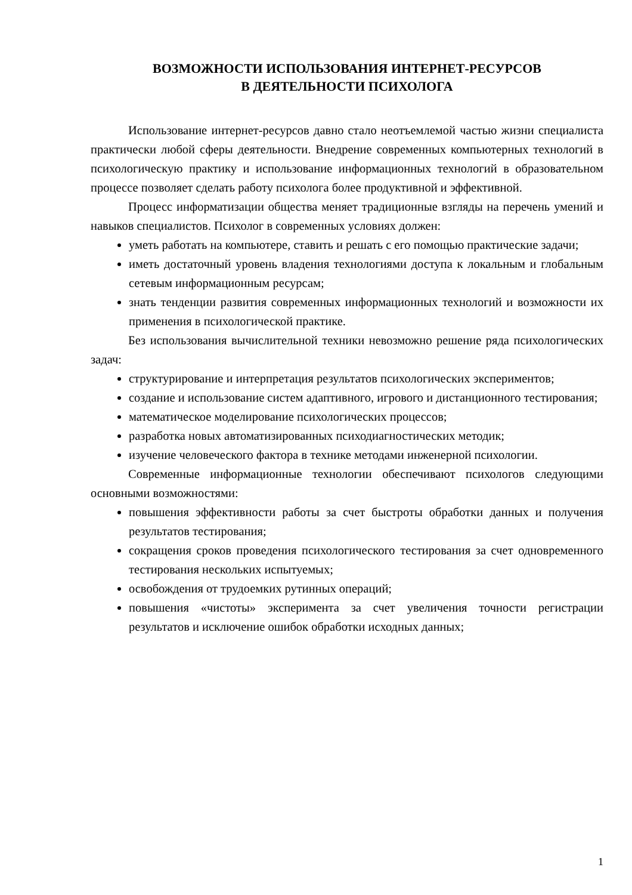ВОЗМОЖНОСТИ ИСПОЛЬЗОВАНИЯ ИНТЕРНЕТ-РЕСУРСОВ
В ДЕЯТЕЛЬНОСТИ ПСИХОЛОГА
Использование интернет-ресурсов давно стало неотъемлемой частью жизни специалиста практически любой сферы деятельности. Внедрение современных компьютерных технологий в психологическую практику и использование информационных технологий в образовательном процессе позволяет сделать работу психолога более продуктивной и эффективной.
Процесс информатизации общества меняет традиционные взгляды на перечень умений и навыков специалистов. Психолог в современных условиях должен:
уметь работать на компьютере, ставить и решать с его помощью практические задачи;
иметь достаточный уровень владения технологиями доступа к локальным и глобальным сетевым информационным ресурсам;
знать тенденции развития современных информационных технологий и возможности их применения в психологической практике.
Без использования вычислительной техники невозможно решение ряда психологических задач:
структурирование и интерпретация результатов психологических экспериментов;
создание и использование систем адаптивного, игрового и дистанционного тестирования;
математическое моделирование психологических процессов;
разработка новых автоматизированных психодиагностических методик;
изучение человеческого фактора в технике методами инженерной психологии.
Современные информационные технологии обеспечивают психологов следующими основными возможностями:
повышения эффективности работы за счет быстроты обработки данных и получения результатов тестирования;
сокращения сроков проведения психологического тестирования за счет одновременного тестирования нескольких испытуемых;
освобождения от трудоемких рутинных операций;
повышения «чистоты» эксперимента за счет увеличения точности регистрации результатов и исключение ошибок обработки исходных данных;
1